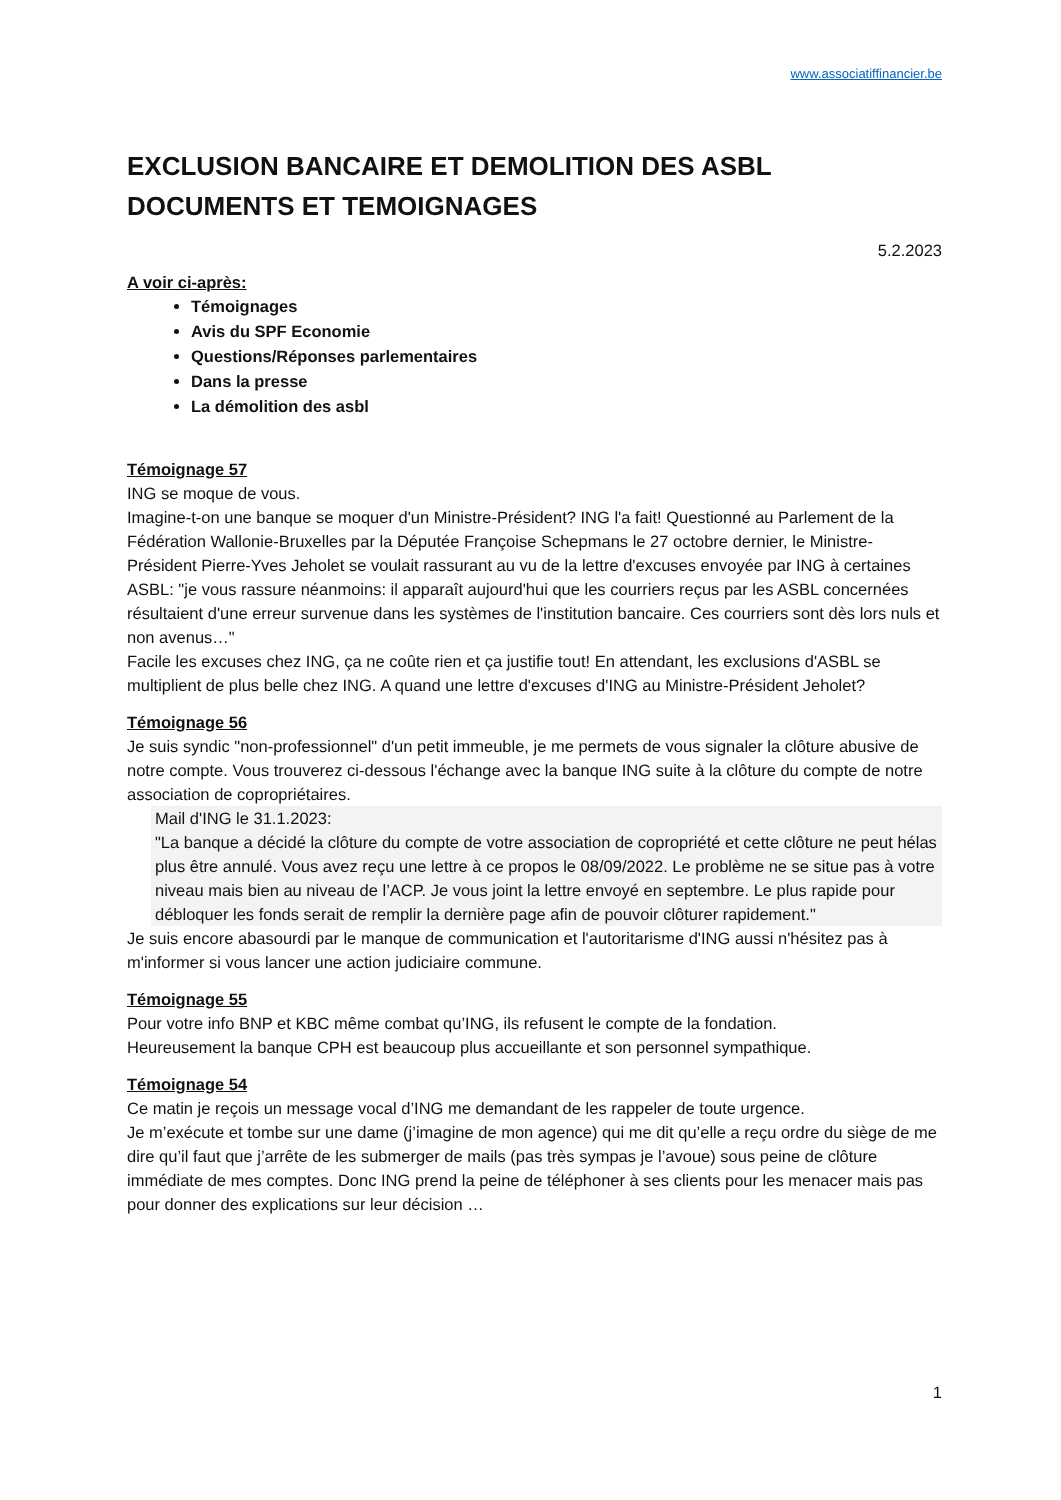www.associatiffinancier.be
EXCLUSION BANCAIRE ET DEMOLITION DES ASBL
DOCUMENTS ET TEMOIGNAGES
5.2.2023
A voir ci-après:
Témoignages
Avis du SPF Economie
Questions/Réponses parlementaires
Dans la presse
La démolition des asbl
Témoignage 57
ING se moque de vous.
Imagine-t-on une banque se moquer d'un Ministre-Président? ING l'a fait! Questionné au Parlement de la Fédération Wallonie-Bruxelles par la Députée Françoise Schepmans le 27 octobre dernier, le Ministre-Président Pierre-Yves Jeholet se voulait rassurant au vu de la lettre d'excuses envoyée par ING à certaines ASBL: "je vous rassure néanmoins: il apparaît aujourd'hui que les courriers reçus par les ASBL concernées résultaient d'une erreur survenue dans les systèmes de l'institution bancaire. Ces courriers sont dès lors nuls et non avenus…"
Facile les excuses chez ING, ça ne coûte rien et ça justifie tout! En attendant, les exclusions d'ASBL se multiplient de plus belle chez ING. A quand une lettre d'excuses d'ING au Ministre-Président Jeholet?
Témoignage 56
Je suis syndic "non-professionnel" d'un petit immeuble, je me permets de vous signaler la clôture abusive de notre compte. Vous trouverez ci-dessous l'échange avec la banque ING suite à la clôture du compte de notre association de copropriétaires.
Mail d'ING le 31.1.2023:
"La banque a décidé la clôture du compte de votre association de copropriété et cette clôture ne peut hélas plus être annulé. Vous avez reçu une lettre à ce propos le 08/09/2022. Le problème ne se situe pas à votre niveau mais bien au niveau de l’ACP. Je vous joint la lettre envoyé en septembre. Le plus rapide pour débloquer les fonds serait de remplir la dernière page afin de pouvoir clôturer rapidement."
Je suis encore abasourdi par le manque de communication et l'autoritarisme d'ING aussi n'hésitez pas à m'informer si vous lancer une action judiciaire commune.
Témoignage 55
Pour votre info BNP et KBC même combat qu’ING, ils refusent le compte de la fondation.
Heureusement la banque CPH est beaucoup plus accueillante et son personnel sympathique.
Témoignage 54
Ce matin je reçois un message vocal d’ING me demandant de les rappeler de toute urgence.
Je m’exécute et tombe sur une dame (j’imagine de mon agence) qui me dit qu’elle a reçu ordre du siège de me dire qu’il faut que j’arrête de les submerger de mails (pas très sympas je l’avoue) sous peine de clôture immédiate de mes comptes. Donc ING prend la peine de téléphoner à ses clients pour les menacer mais pas pour donner des explications sur leur décision …
1